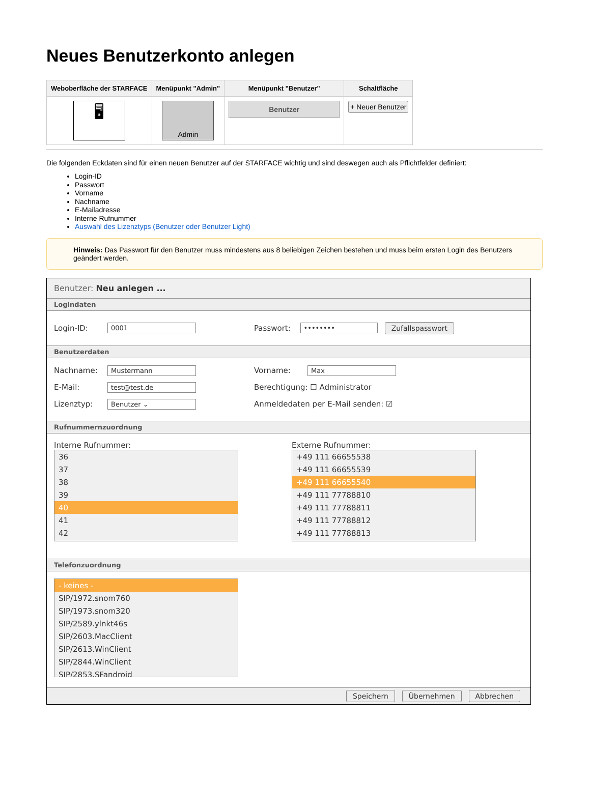Neues Benutzerkonto anlegen
| Weboberfläche der STARFACE | Menüpunkt "Admin" | Menüpunkt "Benutzer" | Schaltfläche |
| --- | --- | --- | --- |
| 🖥 | Admin | Benutzer | + Neuer Benutzer |
Die folgenden Eckdaten sind für einen neuen Benutzer auf der STARFACE wichtig und sind deswegen auch als Pflichtfelder definiert:
Login-ID
Passwort
Vorname
Nachname
E-Mailadresse
Interne Rufnummer
Auswahl des Lizenztyps (Benutzer oder Benutzer Light)
Hinweis: Das Passwort für den Benutzer muss mindestens aus 8 beliebigen Zeichen bestehen und muss beim ersten Login des Benutzers geändert werden.
Benutzer: Neu anlegen ...
Logindaten
Login-ID: 0001
Passwort: •••••••• Zufallspasswort
Benutzerdaten
Nachname: Mustermann
Vorname: Max
E-Mail: test@test.de
Berechtigung: ☐ Administrator
Lizenztyp: Benutzer ⌄
Anmeldedaten per E-Mail senden: ☑
Rufnummernzuordnung
Interne Rufnummer:
36
37
38
39
40
41
42
Externe Rufnummer:
+49 111 66655538
+49 111 66655539
+49 111 66655540
+49 111 77788810
+49 111 77788811
+49 111 77788812
+49 111 77788813
Telefonzuordnung
- keines -
SIP/1972.snom760
SIP/1973.snom320
SIP/2589.ylnkt46s
SIP/2603.MacClient
SIP/2613.WinClient
SIP/2844.WinClient
SIP/2853.SFandroid
Speichern Übernehmen Abbrechen